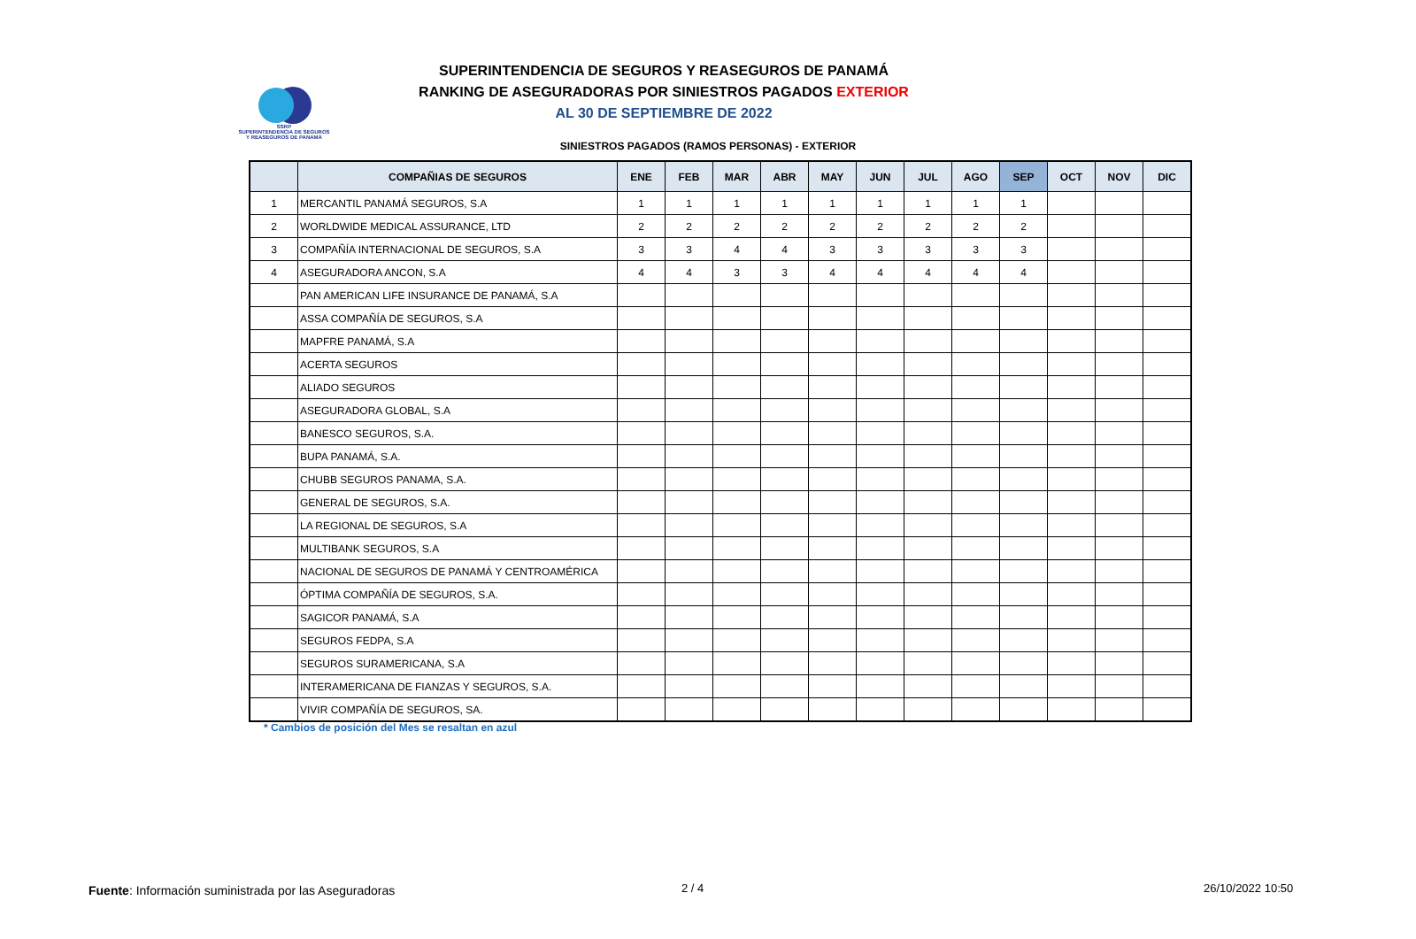SSRP
SUPERINTENDENCIA DE SEGUROS
Y REASEGUROS DE PANAMÁ
SUPERINTENDENCIA DE SEGUROS Y REASEGUROS DE PANAMÁ
RANKING DE ASEGURADORAS POR SINIESTROS PAGADOS EXTERIOR
AL 30 DE SEPTIEMBRE DE 2022
SINIESTROS PAGADOS (RAMOS PERSONAS) - EXTERIOR
| | COMPAÑIAS DE SEGUROS | ENE | FEB | MAR | ABR | MAY | JUN | JUL | AGO | SEP | OCT | NOV | DIC |
| --- | --- | --- | --- | --- | --- | --- | --- | --- | --- | --- | --- | --- | --- |
| 1 | MERCANTIL PANAMÁ SEGUROS, S.A | 1 | 1 | 1 | 1 | 1 | 1 | 1 | 1 | 1 | | | |
| 2 | WORLDWIDE MEDICAL ASSURANCE, LTD | 2 | 2 | 2 | 2 | 2 | 2 | 2 | 2 | 2 | | | |
| 3 | COMPAÑÍA INTERNACIONAL DE SEGUROS, S.A | 3 | 3 | 4 | 4 | 3 | 3 | 3 | 3 | 3 | | | |
| 4 | ASEGURADORA ANCON, S.A | 4 | 4 | 3 | 3 | 4 | 4 | 4 | 4 | 4 | | | |
| | PAN AMERICAN LIFE INSURANCE DE PANAMÁ, S.A | | | | | | | | | | | | |
| | ASSA COMPAÑÍA DE SEGUROS, S.A | | | | | | | | | | | | |
| | MAPFRE PANAMÁ, S.A | | | | | | | | | | | | |
| | ACERTA SEGUROS | | | | | | | | | | | | |
| | ALIADO SEGUROS | | | | | | | | | | | | |
| | ASEGURADORA GLOBAL, S.A | | | | | | | | | | | | |
| | BANESCO SEGUROS, S.A. | | | | | | | | | | | | |
| | BUPA PANAMÁ, S.A. | | | | | | | | | | | | |
| | CHUBB SEGUROS PANAMA, S.A. | | | | | | | | | | | | |
| | GENERAL DE SEGUROS, S.A. | | | | | | | | | | | | |
| | LA REGIONAL DE SEGUROS, S.A | | | | | | | | | | | | |
| | MULTIBANK SEGUROS, S.A | | | | | | | | | | | | |
| | NACIONAL DE SEGUROS DE PANAMÁ Y CENTROAMÉRICA | | | | | | | | | | | | |
| | ÓPTIMA COMPAÑÍA DE SEGUROS, S.A. | | | | | | | | | | | | |
| | SAGICOR PANAMÁ, S.A | | | | | | | | | | | | |
| | SEGUROS FEDPA, S.A | | | | | | | | | | | | |
| | SEGUROS SURAMERICANA, S.A | | | | | | | | | | | | |
| | INTERAMERICANA DE FIANZAS Y SEGUROS, S.A. | | | | | | | | | | | | |
| | VIVIR COMPAÑÍA DE SEGUROS, SA. | | | | | | | | | | | | |
* Cambios de posición del Mes se resaltan en azul
Fuente: Información suministrada por las Aseguradoras
2 / 4 26/10/2022 10:50